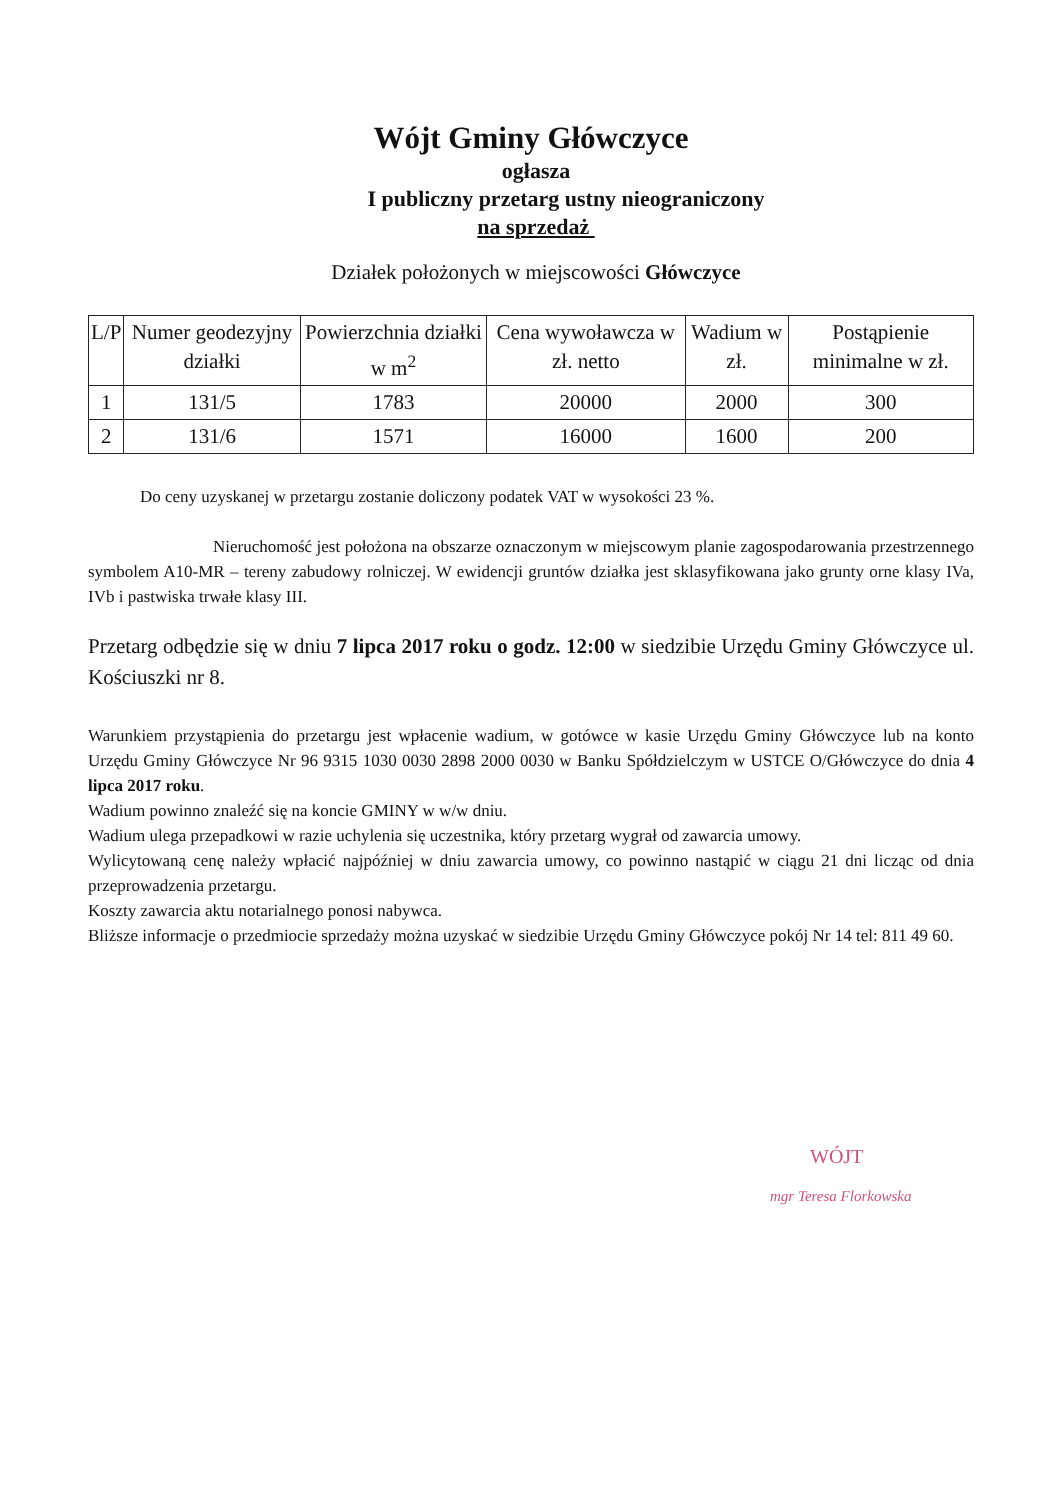Wójt Gminy Główczyce
ogłasza
I publiczny przetarg ustny nieograniczony
na sprzedaż
Działek położonych w miejscowości Główczyce
| L/P | Numer geodezyjny działki | Powierzchnia działki w m<sup>2</sup> | Cena wywoławcza w zł. netto | Wadium w zł. | Postąpienie minimalne w zł. |
| --- | --- | --- | --- | --- | --- |
| 1 | 131/5 | 1783 | 20000 | 2000 | 300 |
| 2 | 131/6 | 1571 | 16000 | 1600 | 200 |
Do ceny uzyskanej w przetargu zostanie doliczony podatek VAT w wysokości 23 %.
Nieruchomość jest położona na obszarze oznaczonym w miejscowym planie zagospodarowania przestrzennego symbolem A10-MR – tereny zabudowy rolniczej. W ewidencji gruntów działka jest sklasyfikowana jako grunty orne klasy IVa, IVb i pastwiska trwałe klasy III.
Przetarg odbędzie się w dniu 7 lipca 2017 roku o godz. 12:00 w siedzibie Urzędu Gminy Główczyce ul. Kościuszki nr 8.
Warunkiem przystąpienia do przetargu jest wpłacenie wadium, w gotówce w kasie Urzędu Gminy Główczyce lub na konto Urzędu Gminy Główczyce Nr 96 9315 1030 0030 2898 2000 0030 w Banku Spółdzielczym w USTCE O/Główczyce do dnia 4 lipca 2017 roku.
Wadium powinno znaleźć się na koncie GMINY w w/w dniu.
Wadium ulega przepadkowi w razie uchylenia się uczestnika, który przetarg wygrał od zawarcia umowy.
Wylicytowaną cenę należy wpłacić najpóźniej w dniu zawarcia umowy, co powinno nastąpić w ciągu 21 dni licząc od dnia przeprowadzenia przetargu.
Koszty zawarcia aktu notarialnego ponosi nabywca.
Bliższe informacje o przedmiocie sprzedaży można uzyskać w siedzibie Urzędu Gminy Główczyce pokój Nr 14 tel: 811 49 60.
WÓJT
mgr Teresa Florkowska